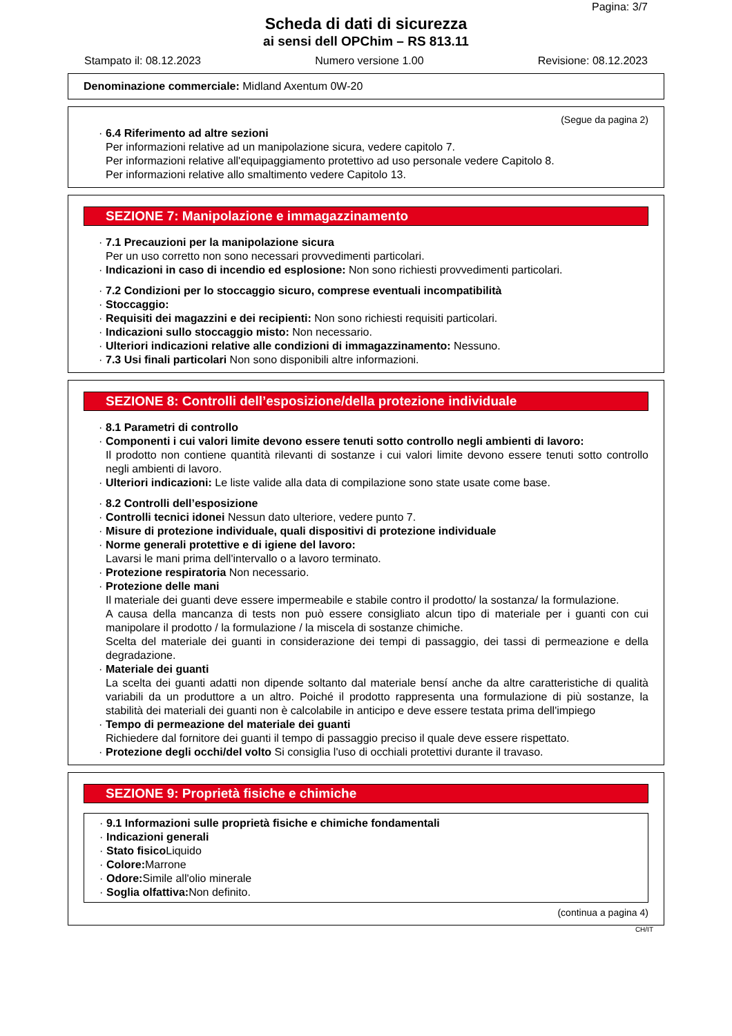Pagina: 3/7
Scheda di dati di sicurezza
ai sensi dell OPChim – RS 813.11
Stampato il: 08.12.2023 Numero versione 1.00 Revisione: 08.12.2023
Denominazione commerciale: Midland Axentum 0W-20
(Segue da pagina 2)
· 6.4 Riferimento ad altre sezioni
Per informazioni relative ad un manipolazione sicura, vedere capitolo 7.
Per informazioni relative all'equipaggiamento protettivo ad uso personale vedere Capitolo 8.
Per informazioni relative allo smaltimento vedere Capitolo 13.
SEZIONE 7: Manipolazione e immagazzinamento
· 7.1 Precauzioni per la manipolazione sicura
Per un uso corretto non sono necessari provvedimenti particolari.
· Indicazioni in caso di incendio ed esplosione: Non sono richiesti provvedimenti particolari.
· 7.2 Condizioni per lo stoccaggio sicuro, comprese eventuali incompatibilità
· Stoccaggio:
· Requisiti dei magazzini e dei recipienti: Non sono richiesti requisiti particolari.
· Indicazioni sullo stoccaggio misto: Non necessario.
· Ulteriori indicazioni relative alle condizioni di immagazzinamento: Nessuno.
· 7.3 Usi finali particolari Non sono disponibili altre informazioni.
SEZIONE 8: Controlli dell’esposizione/della protezione individuale
· 8.1 Parametri di controllo
· Componenti i cui valori limite devono essere tenuti sotto controllo negli ambienti di lavoro:
Il prodotto non contiene quantità rilevanti di sostanze i cui valori limite devono essere tenuti sotto controllo negli ambienti di lavoro.
· Ulteriori indicazioni: Le liste valide alla data di compilazione sono state usate come base.
· 8.2 Controlli dell’esposizione
· Controlli tecnici idonei Nessun dato ulteriore, vedere punto 7.
· Misure di protezione individuale, quali dispositivi di protezione individuale
· Norme generali protettive e di igiene del lavoro:
Lavarsi le mani prima dell'intervallo o a lavoro terminato.
· Protezione respiratoria Non necessario.
· Protezione delle mani
Il materiale dei guanti deve essere impermeabile e stabile contro il prodotto/ la sostanza/ la formulazione.
A causa della mancanza di tests non può essere consigliato alcun tipo di materiale per i guanti con cui manipolare il prodotto / la formulazione / la miscela di sostanze chimiche.
Scelta del materiale dei guanti in considerazione dei tempi di passaggio, dei tassi di permeazione e della degradazione.
· Materiale dei guanti
La scelta dei guanti adatti non dipende soltanto dal materiale bensí anche da altre caratteristiche di qualità variabili da un produttore a un altro. Poiché il prodotto rappresenta una formulazione di più sostanze, la stabilità dei materiali dei guanti non è calcolabile in anticipo e deve essere testata prima dell'impiego
· Tempo di permeazione del materiale dei guanti
Richiedere dal fornitore dei guanti il tempo di passaggio preciso il quale deve essere rispettato.
· Protezione degli occhi/del volto Si consiglia l'uso di occhiali protettivi durante il travaso.
SEZIONE 9: Proprietà fisiche e chimiche
· 9.1 Informazioni sulle proprietà fisiche e chimiche fondamentali
· Indicazioni generali
· Stato fisico Liquido
· Colore: Marrone
· Odore: Simile all'olio minerale
· Soglia olfattiva: Non definito.
(continua a pagina 4)
CH/IT